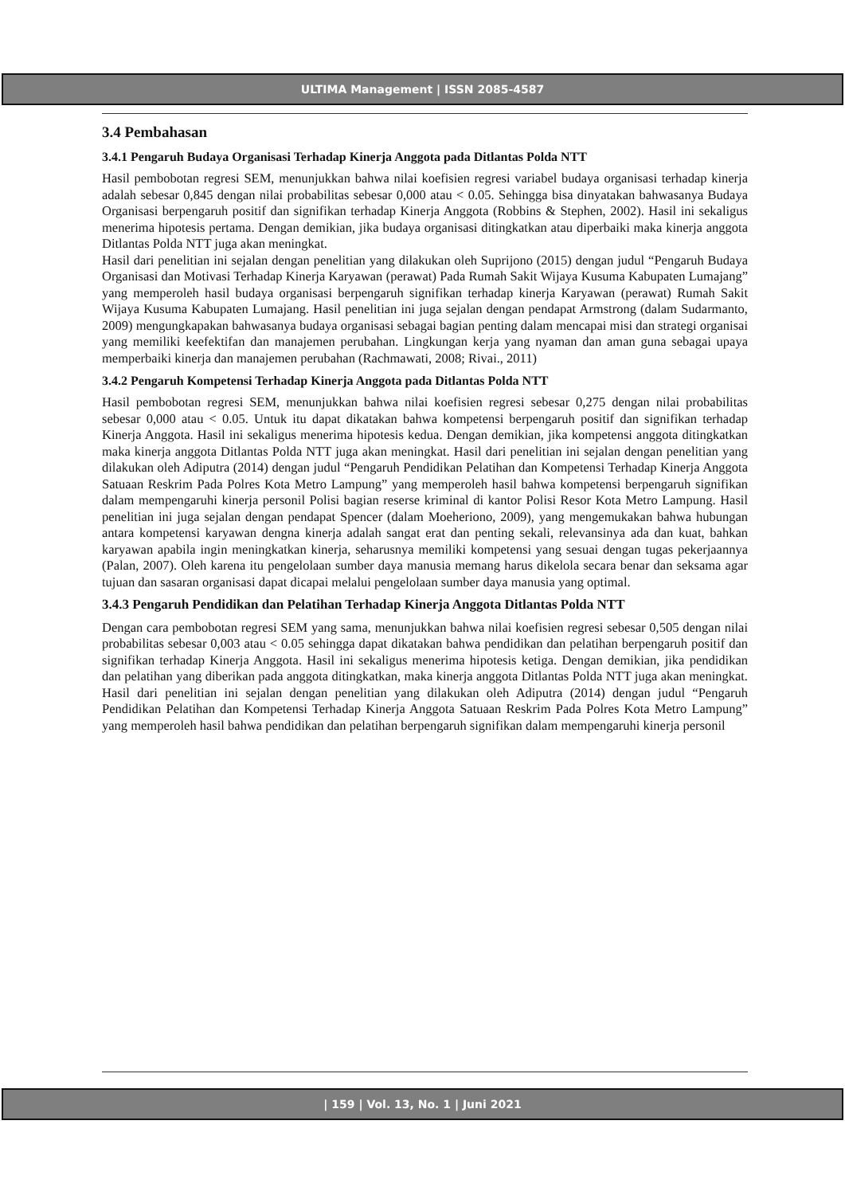ULTIMA Management | ISSN 2085-4587
3.4 Pembahasan
3.4.1 Pengaruh Budaya Organisasi Terhadap Kinerja Anggota pada Ditlantas Polda NTT
Hasil pembobotan regresi SEM, menunjukkan bahwa nilai koefisien regresi variabel budaya organisasi terhadap kinerja adalah sebesar 0,845 dengan nilai probabilitas sebesar 0,000 atau < 0.05. Sehingga bisa dinyatakan bahwasanya Budaya Organisasi berpengaruh positif dan signifikan terhadap Kinerja Anggota (Robbins & Stephen, 2002). Hasil ini sekaligus menerima hipotesis pertama. Dengan demikian, jika budaya organisasi ditingkatkan atau diperbaiki maka kinerja anggota Ditlantas Polda NTT juga akan meningkat.
Hasil dari penelitian ini sejalan dengan penelitian yang dilakukan oleh Suprijono (2015) dengan judul “Pengaruh Budaya Organisasi dan Motivasi Terhadap Kinerja Karyawan (perawat) Pada Rumah Sakit Wijaya Kusuma Kabupaten Lumajang” yang memperoleh hasil budaya organisasi berpengaruh signifikan terhadap kinerja Karyawan (perawat) Rumah Sakit Wijaya Kusuma Kabupaten Lumajang. Hasil penelitian ini juga sejalan dengan pendapat Armstrong (dalam Sudarmanto, 2009) mengungkapakan bahwasanya budaya organisasi sebagai bagian penting dalam mencapai misi dan strategi organisai yang memiliki keefektifan dan manajemen perubahan. Lingkungan kerja yang nyaman dan aman guna sebagai upaya memperbaiki kinerja dan manajemen perubahan (Rachmawati, 2008; Rivai., 2011)
3.4.2 Pengaruh Kompetensi Terhadap Kinerja Anggota pada Ditlantas Polda NTT
Hasil pembobotan regresi SEM, menunjukkan bahwa nilai koefisien regresi sebesar 0,275 dengan nilai probabilitas sebesar 0,000 atau < 0.05. Untuk itu dapat dikatakan bahwa kompetensi berpengaruh positif dan signifikan terhadap Kinerja Anggota. Hasil ini sekaligus menerima hipotesis kedua. Dengan demikian, jika kompetensi anggota ditingkatkan maka kinerja anggota Ditlantas Polda NTT juga akan meningkat. Hasil dari penelitian ini sejalan dengan penelitian yang dilakukan oleh Adiputra (2014) dengan judul “Pengaruh Pendidikan Pelatihan dan Kompetensi Terhadap Kinerja Anggota Satuaan Reskrim Pada Polres Kota Metro Lampung” yang memperoleh hasil bahwa kompetensi berpengaruh signifikan dalam mempengaruhi kinerja personil Polisi bagian reserse kriminal di kantor Polisi Resor Kota Metro Lampung. Hasil penelitian ini juga sejalan dengan pendapat Spencer (dalam Moeheriono, 2009), yang mengemukakan bahwa hubungan antara kompetensi karyawan dengna kinerja adalah sangat erat dan penting sekali, relevansinya ada dan kuat, bahkan karyawan apabila ingin meningkatkan kinerja, seharusnya memiliki kompetensi yang sesuai dengan tugas pekerjaannya (Palan, 2007). Oleh karena itu pengelolaan sumber daya manusia memang harus dikelola secara benar dan seksama agar tujuan dan sasaran organisasi dapat dicapai melalui pengelolaan sumber daya manusia yang optimal.
3.4.3 Pengaruh Pendidikan dan Pelatihan Terhadap Kinerja Anggota Ditlantas Polda NTT
Dengan cara pembobotan regresi SEM yang sama, menunjukkan bahwa nilai koefisien regresi sebesar 0,505 dengan nilai probabilitas sebesar 0,003 atau < 0.05 sehingga dapat dikatakan bahwa pendidikan dan pelatihan berpengaruh positif dan signifikan terhadap Kinerja Anggota. Hasil ini sekaligus menerima hipotesis ketiga. Dengan demikian, jika pendidikan dan pelatihan yang diberikan pada anggota ditingkatkan, maka kinerja anggota Ditlantas Polda NTT juga akan meningkat. Hasil dari penelitian ini sejalan dengan penelitian yang dilakukan oleh Adiputra (2014) dengan judul “Pengaruh Pendidikan Pelatihan dan Kompetensi Terhadap Kinerja Anggota Satuaan Reskrim Pada Polres Kota Metro Lampung” yang memperoleh hasil bahwa pendidikan dan pelatihan berpengaruh signifikan dalam mempengaruhi kinerja personil
| 159 | Vol. 13, No. 1 | Juni 2021